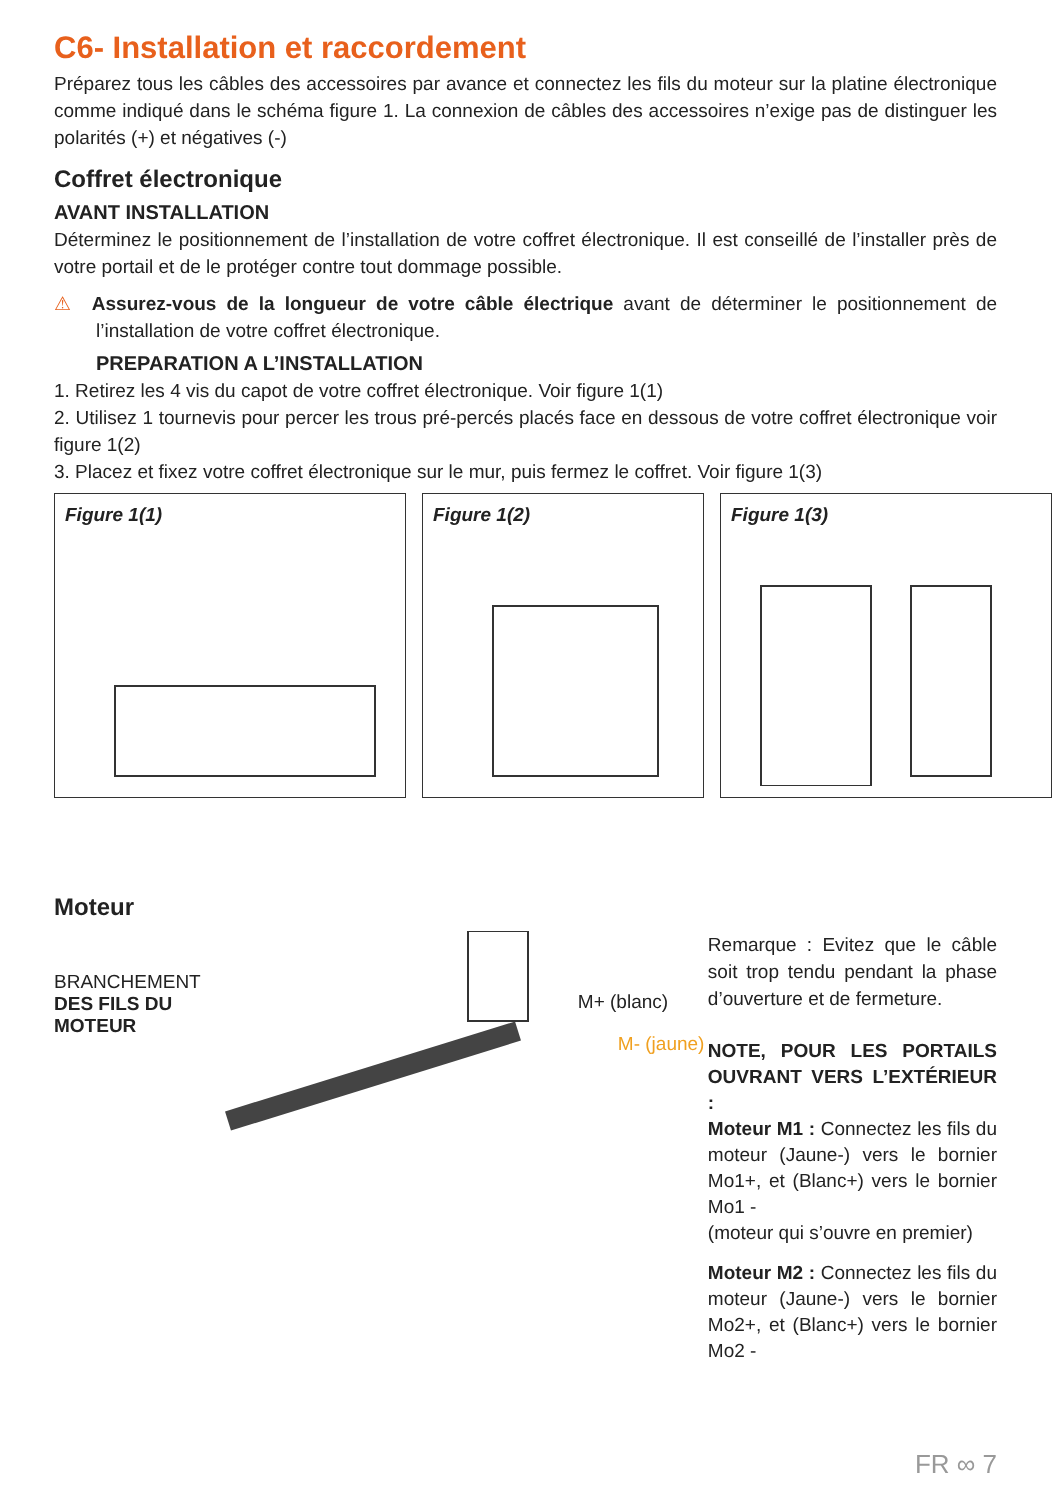C6- Installation et raccordement
Préparez tous les câbles des accessoires par avance et connectez les fils du moteur sur la platine électronique comme indiqué dans le schéma figure 1. La connexion de câbles des accessoires n’exige pas de distinguer les polarités (+) et négatives (-)
Coffret électronique
AVANT INSTALLATION
Déterminez le positionnement de l’installation de votre coffret électronique. Il est conseillé de l’installer près de votre portail et de le protéger contre tout dommage possible.
⚠ Assurez-vous de la longueur de votre câble électrique avant de déterminer le positionnement de l’installation de votre coffret électronique.
PREPARATION A L’INSTALLATION
1. Retirez les 4 vis du capot de votre coffret électronique. Voir figure 1(1)
2. Utilisez 1 tournevis pour percer les trous pré-percés placés face en dessous de votre coffret électronique voir figure 1(2)
3. Placez et fixez votre coffret électronique sur le mur, puis fermez le coffret. Voir figure 1(3)
Figure 1(1) Figure 1(2) Figure 1(3)
Moteur
BRANCHEMENT
DES FILS DU MOTEUR
M+ (blanc)
M- (jaune)
Remarque : Evitez que le câble soit trop tendu pendant la phase d’ouverture et de fermeture.
NOTE, POUR LES PORTAILS OUVRANT VERS L’EXTÉRIEUR :
Moteur M1 : Connectez les fils du moteur (Jaune-) vers le bornier Mo1+, et (Blanc+) vers le bornier Mo1 -
(moteur qui s’ouvre en premier)
Moteur M2 : Connectez les fils du moteur (Jaune-) vers le bornier Mo2+, et (Blanc+) vers le bornier Mo2 -
FR ∞ 7